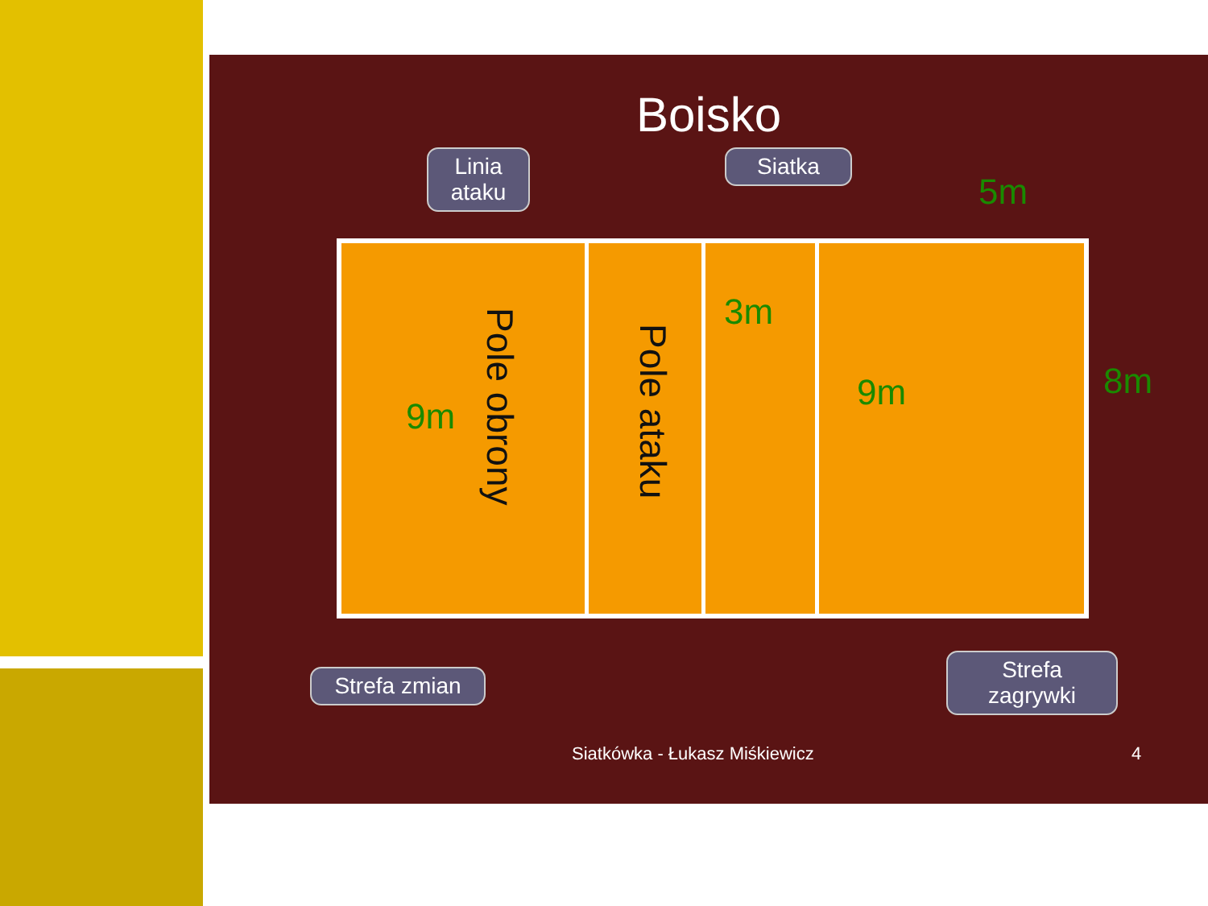Boisko
Linia ataku
Siatka
5m
Pole obrony
Pole ataku
9m
3m
9m
8m
Strefa zmian
Strefa zagrywki
Siatkówka - Łukasz Miśkiewicz 4